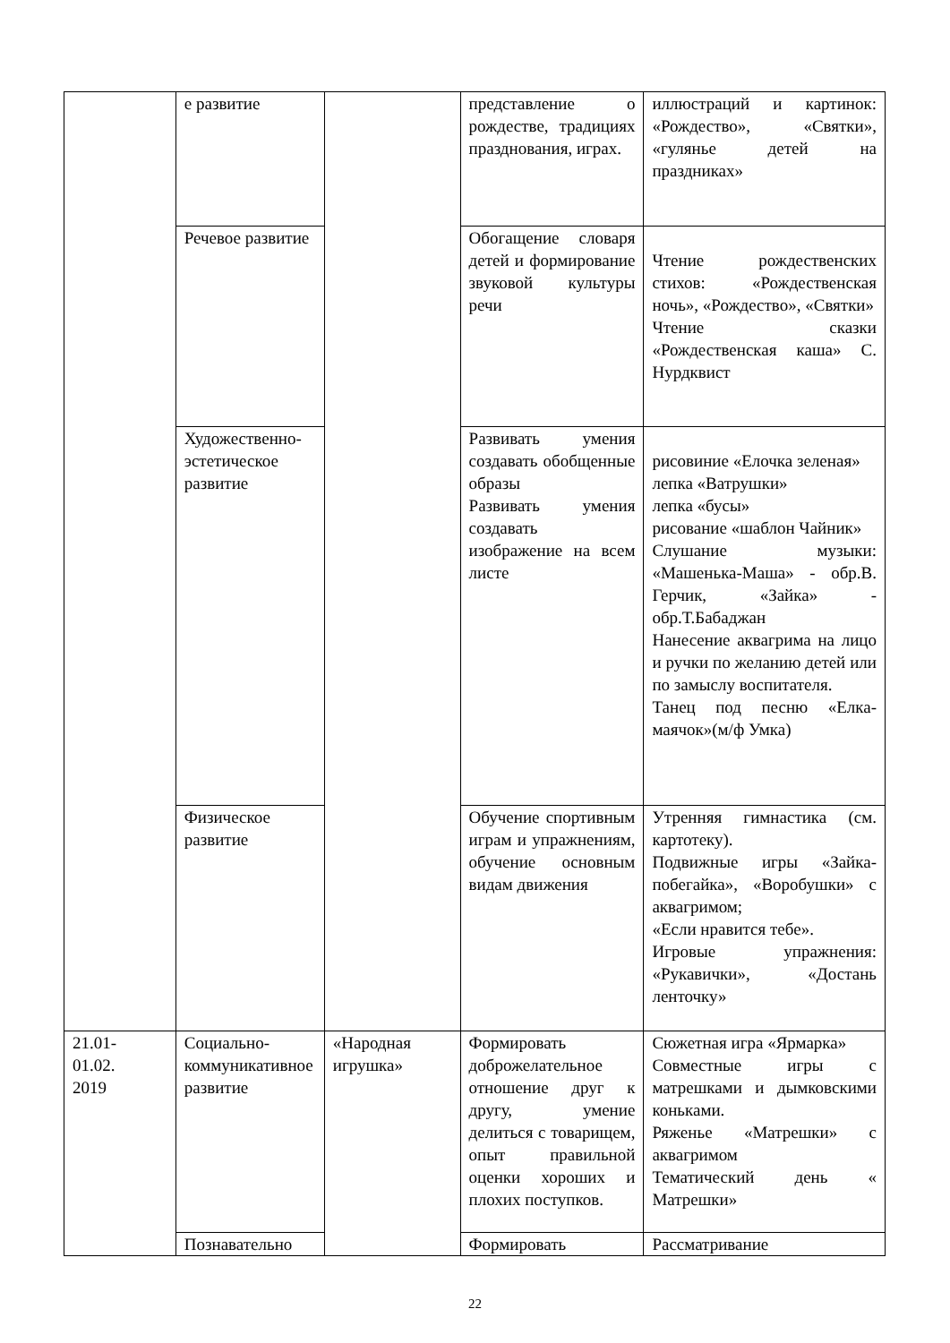| | е развитие | | представление о рождестве, традициях празднования, играх. | иллюстраций и картинок: «Рождество», «Святки», «гулянье детей на праздниках» |
| | Речевое развитие | | Обогащение словаря детей и формирование звуковой культуры речи | Чтение рождественских стихов: «Рождественская ночь», «Рождество», «Святки» Чтение сказки «Рождественская каша» С. Нурдквист |
| | Художественно-эстетическое развитие | | Развивать умения создавать обобщенные образы Развивать умения создавать изображение на всем листе | рисовиние «Елочка зеленая» лепка «Ватрушки» лепка «бусы» рисование «шаблон Чайник» Слушание музыки: «Машенька-Маша» - обр.В. Герчик, «Зайка» - обр.Т.Бабаджан Нанесение аквагрима на лицо и ручки по желанию детей или по замыслу воспитателя. Танец под песню «Елка-маячок»(м/ф Умка) |
| | Физическое развитие | | Обучение спортивным играм и упражнениям, обучение основным видам движения | Утренняя гимнастика (см. картотеку). Подвижные игры «Зайка-побегайка», «Воробушки» с аквагримом; «Если нравится тебе». Игровые упражнения: «Рукавички», «Достань ленточку» |
| 21.01- 01.02. 2019 | Социально-коммуникативное развитие | «Народная игрушка» | Формировать доброжелательное отношение друг к другу, умение делиться с товарищем, опыт правильной оценки хороших и плохих поступков. | Сюжетная игра «Ярмарка» Совместные игры с матрешками и дымковскими коньками. Ряженье «Матрешки» с аквагримом Тематический день « Матрешки» |
| | Познавательно | | Формировать | Рассматривание |
22